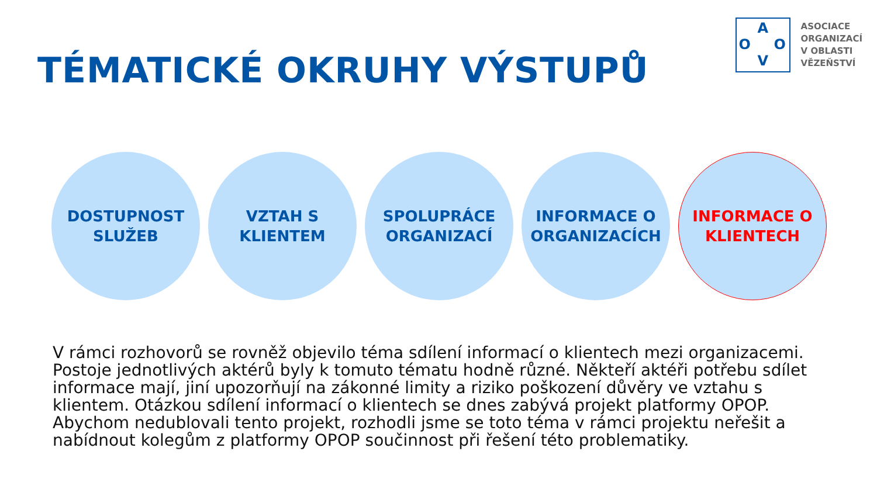TÉMATICKÉ OKRUHY VÝSTUPŮ
A
O O
V
ASOCIACE
ORGANIZACÍ
V OBLASTI
VĚZEŇSTVÍ
DOSTUPNOST
SLUŽEB
VZTAH S
KLIENTEM
SPOLUPRÁCE
ORGANIZACÍ
INFORMACE O
ORGANIZACÍCH
INFORMACE O
KLIENTECH
V rámci rozhovorů se rovněž objevilo téma sdílení informací o klientech mezi organizacemi. Postoje jednotlivých aktérů byly k tomuto tématu hodně různé. Někteří aktéři potřebu sdílet informace mají, jiní upozorňují na zákonné limity a riziko poškození důvěry ve vztahu s klientem. Otázkou sdílení informací o klientech se dnes zabývá projekt platformy OPOP. Abychom nedublovali tento projekt, rozhodli jsme se toto téma v rámci projektu neřešit a nabídnout kolegům z platformy OPOP součinnost při řešení této problematiky.